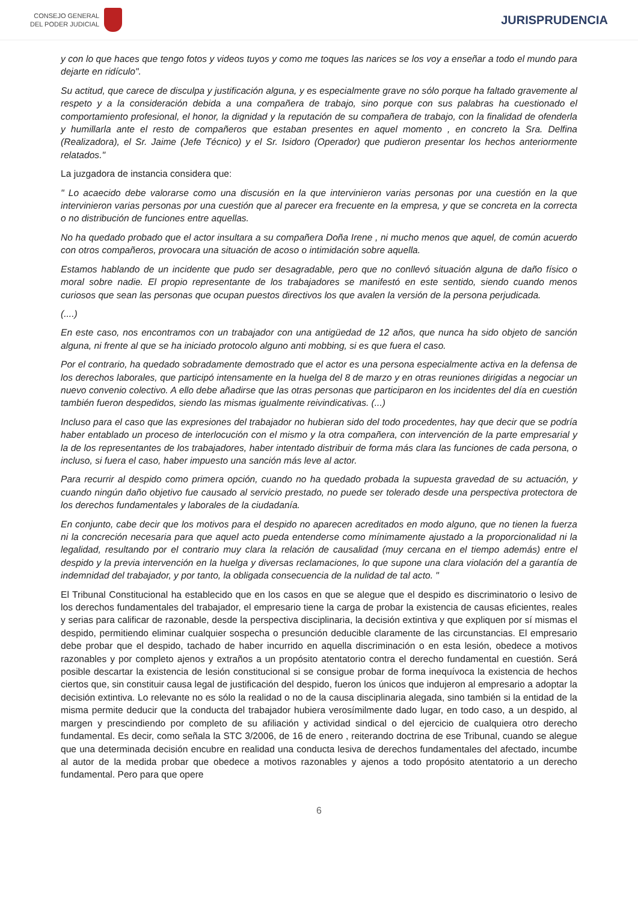CONSEJO GENERAL
DEL PODER JUDICIAL
JURISPRUDENCIA
y con lo que haces que tengo fotos y videos tuyos y como me toques las narices se los voy a enseñar a todo el mundo para dejarte en ridículo".
Su actitud, que carece de disculpa y justificación alguna, y es especialmente grave no sólo porque ha faltado gravemente al respeto y a la consideración debida a una compañera de trabajo, sino porque con sus palabras ha cuestionado el comportamiento profesional, el honor, la dignidad y la reputación de su compañera de trabajo, con la finalidad de ofenderla y humillarla ante el resto de compañeros que estaban presentes en aquel momento , en concreto la Sra. Delfina (Realizadora), el Sr. Jaime (Jefe Técnico) y el Sr. Isidoro (Operador) que pudieron presentar los hechos anteriormente relatados."
La juzgadora de instancia considera que:
" Lo acaecido debe valorarse como una discusión en la que intervinieron varias personas por una cuestión en la que intervinieron varias personas por una cuestión que al parecer era frecuente en la empresa, y que se concreta en la correcta o no distribución de funciones entre aquellas.
No ha quedado probado que el actor insultara a su compañera Doña Irene , ni mucho menos que aquel, de común acuerdo con otros compañeros, provocara una situación de acoso o intimidación sobre aquella.
Estamos hablando de un incidente que pudo ser desagradable, pero que no conllevó situación alguna de daño físico o moral sobre nadie. El propio representante de los trabajadores se manifestó en este sentido, siendo cuando menos curiosos que sean las personas que ocupan puestos directivos los que avalen la versión de la persona perjudicada.
(....)
En este caso, nos encontramos con un trabajador con una antigüedad de 12 años, que nunca ha sido objeto de sanción alguna, ni frente al que se ha iniciado protocolo alguno anti mobbing, si es que fuera el caso.
Por el contrario, ha quedado sobradamente demostrado que el actor es una persona especialmente activa en la defensa de los derechos laborales, que participó intensamente en la huelga del 8 de marzo y en otras reuniones dirigidas a negociar un nuevo convenio colectivo. A ello debe añadirse que las otras personas que participaron en los incidentes del día en cuestión también fueron despedidos, siendo las mismas igualmente reivindicativas. (...)
Incluso para el caso que las expresiones del trabajador no hubieran sido del todo procedentes, hay que decir que se podría haber entablado un proceso de interlocución con el mismo y la otra compañera, con intervención de la parte empresarial y la de los representantes de los trabajadores, haber intentado distribuir de forma más clara las funciones de cada persona, o incluso, si fuera el caso, haber impuesto una sanción más leve al actor.
Para recurrir al despido como primera opción, cuando no ha quedado probada la supuesta gravedad de su actuación, y cuando ningún daño objetivo fue causado al servicio prestado, no puede ser tolerado desde una perspectiva protectora de los derechos fundamentales y laborales de la ciudadanía.
En conjunto, cabe decir que los motivos para el despido no aparecen acreditados en modo alguno, que no tienen la fuerza ni la concreción necesaria para que aquel acto pueda entenderse como mínimamente ajustado a la proporcionalidad ni la legalidad, resultando por el contrario muy clara la relación de causalidad (muy cercana en el tiempo además) entre el despido y la previa intervención en la huelga y diversas reclamaciones, lo que supone una clara violación del a garantía de indemnidad del trabajador, y por tanto, la obligada consecuencia de la nulidad de tal acto. "
El Tribunal Constitucional ha establecido que en los casos en que se alegue que el despido es discriminatorio o lesivo de los derechos fundamentales del trabajador, el empresario tiene la carga de probar la existencia de causas eficientes, reales y serias para calificar de razonable, desde la perspectiva disciplinaria, la decisión extintiva y que expliquen por sí mismas el despido, permitiendo eliminar cualquier sospecha o presunción deducible claramente de las circunstancias. El empresario debe probar que el despido, tachado de haber incurrido en aquella discriminación o en esta lesión, obedece a motivos razonables y por completo ajenos y extraños a un propósito atentatorio contra el derecho fundamental en cuestión. Será posible descartar la existencia de lesión constitucional si se consigue probar de forma inequívoca la existencia de hechos ciertos que, sin constituir causa legal de justificación del despido, fueron los únicos que indujeron al empresario a adoptar la decisión extintiva. Lo relevante no es sólo la realidad o no de la causa disciplinaria alegada, sino también si la entidad de la misma permite deducir que la conducta del trabajador hubiera verosímilmente dado lugar, en todo caso, a un despido, al margen y prescindiendo por completo de su afiliación y actividad sindical o del ejercicio de cualquiera otro derecho fundamental. Es decir, como señala la STC 3/2006, de 16 de enero , reiterando doctrina de ese Tribunal, cuando se alegue que una determinada decisión encubre en realidad una conducta lesiva de derechos fundamentales del afectado, incumbe al autor de la medida probar que obedece a motivos razonables y ajenos a todo propósito atentatorio a un derecho fundamental. Pero para que opere
6